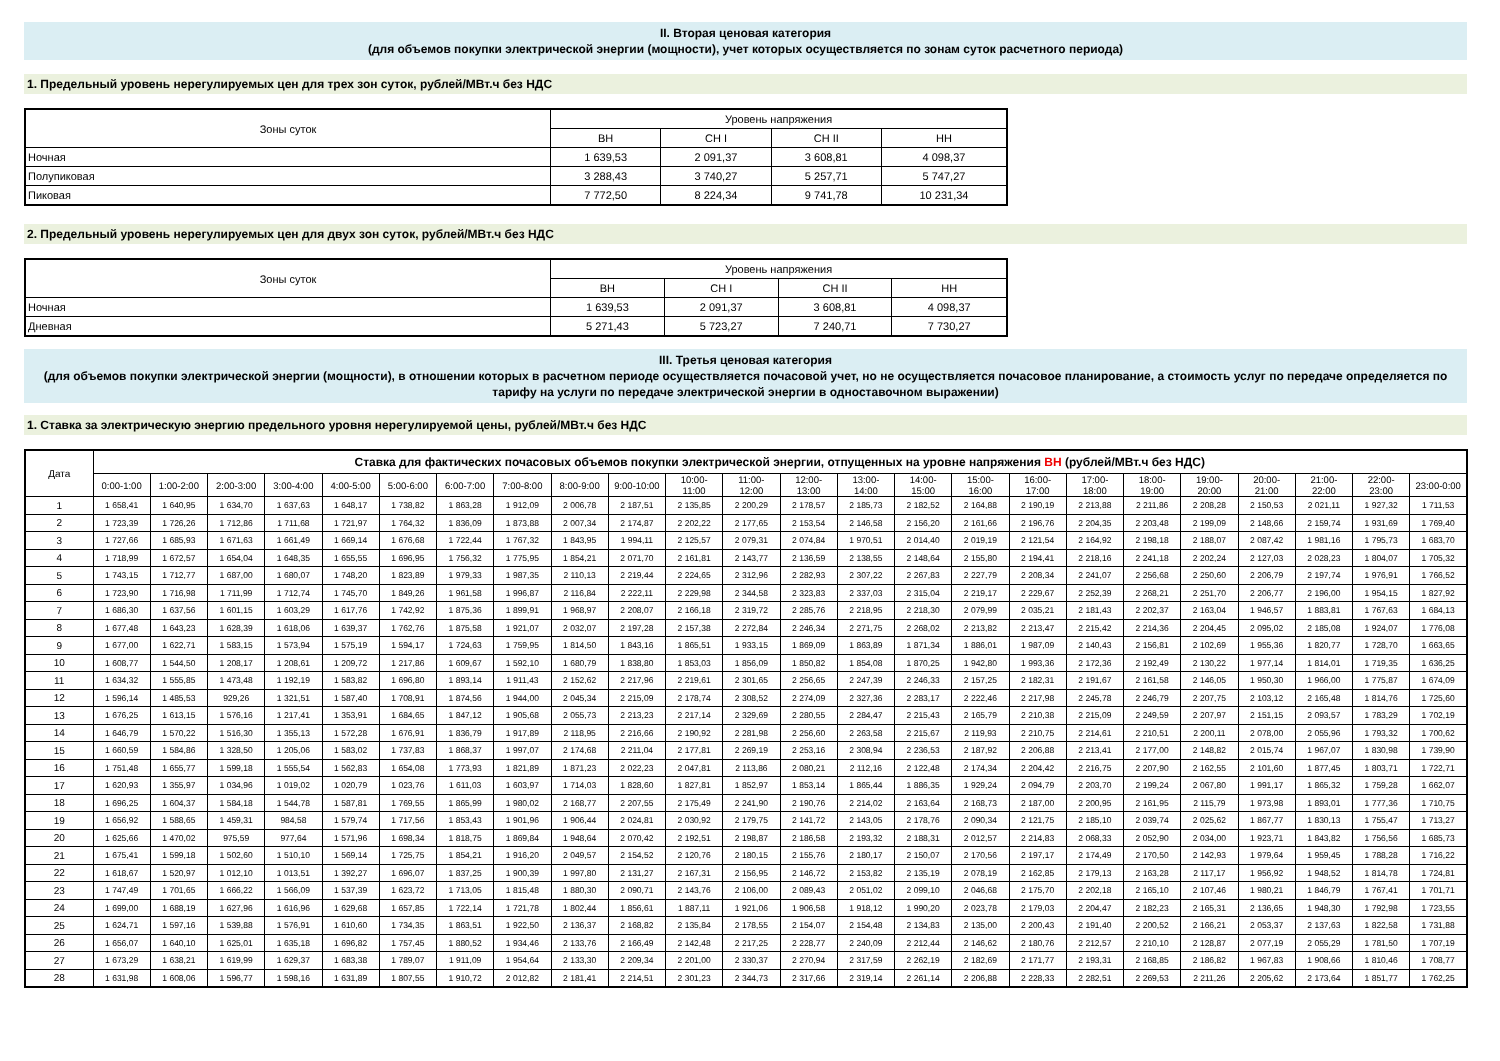II. Вторая ценовая категория
(для объемов покупки электрической энергии (мощности), учет которых осуществляется по зонам суток расчетного периода)
1. Предельный уровень нерегулируемых цен для трех зон суток, рублей/МВт.ч без НДС
| Зоны суток | Уровень напряжения | | | |
| --- | --- | --- | --- | --- |
| | ВН | СН I | СН II | НН |
| Ночная | 1 639,53 | 2 091,37 | 3 608,81 | 4 098,37 |
| Полупиковая | 3 288,43 | 3 740,27 | 5 257,71 | 5 747,27 |
| Пиковая | 7 772,50 | 8 224,34 | 9 741,78 | 10 231,34 |
2. Предельный уровень нерегулируемых цен для двух зон суток, рублей/МВт.ч без НДС
| Зоны суток | Уровень напряжения | | | |
| --- | --- | --- | --- | --- |
| | ВН | СН I | СН II | НН |
| Ночная | 1 639,53 | 2 091,37 | 3 608,81 | 4 098,37 |
| Дневная | 5 271,43 | 5 723,27 | 7 240,71 | 7 730,27 |
III. Третья ценовая категория
(для объемов покупки электрической энергии (мощности), в отношении которых в расчетном периоде осуществляется почасовой учет, но не осуществляется почасовое планирование, а стоимость услуг по передаче определяется по тарифу на услуги по передаче электрической энергии в одноставочном выражении)
1. Ставка за электрическую энергию предельного уровня нерегулируемой цены, рублей/МВт.ч без НДС
| Дата | Ставка для фактических почасовых объемов покупки электрической энергии, отпущенных на уровне напряжения ВН (рублей/МВт.ч без НДС) | | | | | | | | | | | | | | | | | | | | | | | |
| --- | --- | --- | --- | --- | --- | --- | --- | --- | --- | --- | --- | --- | --- | --- | --- | --- | --- | --- | --- | --- | --- | --- | --- | --- |
| | 0:00-1:00 | 1:00-2:00 | 2:00-3:00 | 3:00-4:00 | 4:00-5:00 | 5:00-6:00 | 6:00-7:00 | 7:00-8:00 | 8:00-9:00 | 9:00-10:00 | 10:00- 11:00 | 11:00- 12:00 | 12:00- 13:00 | 13:00- 14:00 | 14:00- 15:00 | 15:00- 16:00 | 16:00- 17:00 | 17:00- 18:00 | 18:00- 19:00 | 19:00- 20:00 | 20:00- 21:00 | 21:00- 22:00 | 22:00- 23:00 | 23:00-0:00 |
| 1 | 1 658,41 | 1 640,95 | 1 634,70 | 1 637,63 | 1 648,17 | 1 738,82 | 1 863,28 | 1 912,09 | 2 006,78 | 2 187,51 | 2 135,85 | 2 200,29 | 2 178,57 | 2 185,73 | 2 182,52 | 2 164,88 | 2 190,19 | 2 213,88 | 2 211,86 | 2 208,28 | 2 150,53 | 2 021,11 | 1 927,32 | 1 711,53 |
| 2 | 1 723,39 | 1 726,26 | 1 712,86 | 1 711,68 | 1 721,97 | 1 764,32 | 1 836,09 | 1 873,88 | 2 007,34 | 2 174,87 | 2 202,22 | 2 177,65 | 2 153,54 | 2 146,58 | 2 156,20 | 2 161,66 | 2 196,76 | 2 204,35 | 2 203,48 | 2 199,09 | 2 148,66 | 2 159,74 | 1 931,69 | 1 769,40 |
| 3 | 1 727,66 | 1 685,93 | 1 671,63 | 1 661,49 | 1 669,14 | 1 676,68 | 1 722,44 | 1 767,32 | 1 843,95 | 1 994,11 | 2 125,57 | 2 079,31 | 2 074,84 | 1 970,51 | 2 014,40 | 2 019,19 | 2 121,54 | 2 164,92 | 2 198,18 | 2 188,07 | 2 087,42 | 1 981,16 | 1 795,73 | 1 683,70 |
| 4 | 1 718,99 | 1 672,57 | 1 654,04 | 1 648,35 | 1 655,55 | 1 696,95 | 1 756,32 | 1 775,95 | 1 854,21 | 2 071,70 | 2 161,81 | 2 143,77 | 2 136,59 | 2 138,55 | 2 148,64 | 2 155,80 | 2 194,41 | 2 218,16 | 2 241,18 | 2 202,24 | 2 127,03 | 2 028,23 | 1 804,07 | 1 705,32 |
| 5 | 1 743,15 | 1 712,77 | 1 687,00 | 1 680,07 | 1 748,20 | 1 823,89 | 1 979,33 | 1 987,35 | 2 110,13 | 2 219,44 | 2 224,65 | 2 312,96 | 2 282,93 | 2 307,22 | 2 267,83 | 2 227,79 | 2 208,34 | 2 241,07 | 2 256,68 | 2 250,60 | 2 206,79 | 2 197,74 | 1 976,91 | 1 766,52 |
| 6 | 1 723,90 | 1 716,98 | 1 711,99 | 1 712,74 | 1 745,70 | 1 849,26 | 1 961,58 | 1 996,87 | 2 116,84 | 2 222,11 | 2 229,98 | 2 344,58 | 2 323,83 | 2 337,03 | 2 315,04 | 2 219,17 | 2 229,67 | 2 252,39 | 2 268,21 | 2 251,70 | 2 206,77 | 2 196,00 | 1 954,15 | 1 827,92 |
| 7 | 1 686,30 | 1 637,56 | 1 601,15 | 1 603,29 | 1 617,76 | 1 742,92 | 1 875,36 | 1 899,91 | 1 968,97 | 2 208,07 | 2 166,18 | 2 319,72 | 2 285,76 | 2 218,95 | 2 218,30 | 2 079,99 | 2 035,21 | 2 181,43 | 2 202,37 | 2 163,04 | 1 946,57 | 1 883,81 | 1 767,63 | 1 684,13 |
| 8 | 1 677,48 | 1 643,23 | 1 628,39 | 1 618,06 | 1 639,37 | 1 762,76 | 1 875,58 | 1 921,07 | 2 032,07 | 2 197,28 | 2 157,38 | 2 272,84 | 2 246,34 | 2 271,75 | 2 268,02 | 2 213,82 | 2 213,47 | 2 215,42 | 2 214,36 | 2 204,45 | 2 095,02 | 2 185,08 | 1 924,07 | 1 776,08 |
| 9 | 1 677,00 | 1 622,71 | 1 583,15 | 1 573,94 | 1 575,19 | 1 594,17 | 1 724,63 | 1 759,95 | 1 814,50 | 1 843,16 | 1 865,51 | 1 933,15 | 1 869,09 | 1 863,89 | 1 871,34 | 1 886,01 | 1 987,09 | 2 140,43 | 2 156,81 | 2 102,69 | 1 955,36 | 1 820,77 | 1 728,70 | 1 663,65 |
| 10 | 1 608,77 | 1 544,50 | 1 208,17 | 1 208,61 | 1 209,72 | 1 217,86 | 1 609,67 | 1 592,10 | 1 680,79 | 1 838,80 | 1 853,03 | 1 856,09 | 1 850,82 | 1 854,08 | 1 870,25 | 1 942,80 | 1 993,36 | 2 172,36 | 2 192,49 | 2 130,22 | 1 977,14 | 1 814,01 | 1 719,35 | 1 636,25 |
| 11 | 1 634,32 | 1 555,85 | 1 473,48 | 1 192,19 | 1 583,82 | 1 696,80 | 1 893,14 | 1 911,43 | 2 152,62 | 2 217,96 | 2 219,61 | 2 301,65 | 2 256,65 | 2 247,39 | 2 246,33 | 2 157,25 | 2 182,31 | 2 191,67 | 2 161,58 | 2 146,05 | 1 950,30 | 1 966,00 | 1 775,87 | 1 674,09 |
| 12 | 1 596,14 | 1 485,53 | 929,26 | 1 321,51 | 1 587,40 | 1 708,91 | 1 874,56 | 1 944,00 | 2 045,34 | 2 215,09 | 2 178,74 | 2 308,52 | 2 274,09 | 2 327,36 | 2 283,17 | 2 222,46 | 2 217,98 | 2 245,78 | 2 246,79 | 2 207,75 | 2 103,12 | 2 165,48 | 1 814,76 | 1 725,60 |
| 13 | 1 676,25 | 1 613,15 | 1 576,16 | 1 217,41 | 1 353,91 | 1 684,65 | 1 847,12 | 1 905,68 | 2 055,73 | 2 213,23 | 2 217,14 | 2 329,69 | 2 280,55 | 2 284,47 | 2 215,43 | 2 165,79 | 2 210,38 | 2 215,09 | 2 249,59 | 2 207,97 | 2 151,15 | 2 093,57 | 1 783,29 | 1 702,19 |
| 14 | 1 646,79 | 1 570,22 | 1 516,30 | 1 355,13 | 1 572,28 | 1 676,91 | 1 836,79 | 1 917,89 | 2 118,95 | 2 216,66 | 2 190,92 | 2 281,98 | 2 256,60 | 2 263,58 | 2 215,67 | 2 119,93 | 2 210,75 | 2 214,61 | 2 210,51 | 2 200,11 | 2 078,00 | 2 055,96 | 1 793,32 | 1 700,62 |
| 15 | 1 660,59 | 1 584,86 | 1 328,50 | 1 205,06 | 1 583,02 | 1 737,83 | 1 868,37 | 1 997,07 | 2 174,68 | 2 211,04 | 2 177,81 | 2 269,19 | 2 253,16 | 2 308,94 | 2 236,53 | 2 187,92 | 2 206,88 | 2 213,41 | 2 177,00 | 2 148,82 | 2 015,74 | 1 967,07 | 1 830,98 | 1 739,90 |
| 16 | 1 751,48 | 1 655,77 | 1 599,18 | 1 555,54 | 1 562,83 | 1 654,08 | 1 773,93 | 1 821,89 | 1 871,23 | 2 022,23 | 2 047,81 | 2 113,86 | 2 080,21 | 2 112,16 | 2 122,48 | 2 174,34 | 2 204,42 | 2 216,75 | 2 207,90 | 2 162,55 | 2 101,60 | 1 877,45 | 1 803,71 | 1 722,71 |
| 17 | 1 620,93 | 1 355,97 | 1 034,96 | 1 019,02 | 1 020,79 | 1 023,76 | 1 611,03 | 1 603,97 | 1 714,03 | 1 828,60 | 1 827,81 | 1 852,97 | 1 853,14 | 1 865,44 | 1 886,35 | 1 929,24 | 2 094,79 | 2 203,70 | 2 199,24 | 2 067,80 | 1 991,17 | 1 865,32 | 1 759,28 | 1 662,07 |
| 18 | 1 696,25 | 1 604,37 | 1 584,18 | 1 544,78 | 1 587,81 | 1 769,55 | 1 865,99 | 1 980,02 | 2 168,77 | 2 207,55 | 2 175,49 | 2 241,90 | 2 190,76 | 2 214,02 | 2 163,64 | 2 168,73 | 2 187,00 | 2 200,95 | 2 161,95 | 2 115,79 | 1 973,98 | 1 893,01 | 1 777,36 | 1 710,75 |
| 19 | 1 656,92 | 1 588,65 | 1 459,31 | 984,58 | 1 579,74 | 1 717,56 | 1 853,43 | 1 901,96 | 1 906,44 | 2 024,81 | 2 030,92 | 2 179,75 | 2 141,72 | 2 143,05 | 2 178,76 | 2 090,34 | 2 121,75 | 2 185,10 | 2 039,74 | 2 025,62 | 1 867,77 | 1 830,13 | 1 755,47 | 1 713,27 |
| 20 | 1 625,66 | 1 470,02 | 975,59 | 977,64 | 1 571,96 | 1 698,34 | 1 818,75 | 1 869,84 | 1 948,64 | 2 070,42 | 2 192,51 | 2 198,87 | 2 186,58 | 2 193,32 | 2 188,31 | 2 012,57 | 2 214,83 | 2 068,33 | 2 052,90 | 2 034,00 | 1 923,71 | 1 843,82 | 1 756,56 | 1 685,73 |
| 21 | 1 675,41 | 1 599,18 | 1 502,60 | 1 510,10 | 1 569,14 | 1 725,75 | 1 854,21 | 1 916,20 | 2 049,57 | 2 154,52 | 2 120,76 | 2 180,15 | 2 155,76 | 2 180,17 | 2 150,07 | 2 170,56 | 2 197,17 | 2 174,49 | 2 170,50 | 2 142,93 | 1 979,64 | 1 959,45 | 1 788,28 | 1 716,22 |
| 22 | 1 618,67 | 1 520,97 | 1 012,10 | 1 013,51 | 1 392,27 | 1 696,07 | 1 837,25 | 1 900,39 | 1 997,80 | 2 131,27 | 2 167,31 | 2 156,95 | 2 146,72 | 2 153,82 | 2 135,19 | 2 078,19 | 2 162,85 | 2 179,13 | 2 163,28 | 2 117,17 | 1 956,92 | 1 948,52 | 1 814,78 | 1 724,81 |
| 23 | 1 747,49 | 1 701,65 | 1 666,22 | 1 566,09 | 1 537,39 | 1 623,72 | 1 713,05 | 1 815,48 | 1 880,30 | 2 090,71 | 2 143,76 | 2 106,00 | 2 089,43 | 2 051,02 | 2 099,10 | 2 046,68 | 2 175,70 | 2 202,18 | 2 165,10 | 2 107,46 | 1 980,21 | 1 846,79 | 1 767,41 | 1 701,71 |
| 24 | 1 699,00 | 1 688,19 | 1 627,96 | 1 616,96 | 1 629,68 | 1 657,85 | 1 722,14 | 1 721,78 | 1 802,44 | 1 856,61 | 1 887,11 | 1 921,06 | 1 906,58 | 1 918,12 | 1 990,20 | 2 023,78 | 2 179,03 | 2 204,47 | 2 182,23 | 2 165,31 | 2 136,65 | 1 948,30 | 1 792,98 | 1 723,55 |
| 25 | 1 624,71 | 1 597,16 | 1 539,88 | 1 576,91 | 1 610,60 | 1 734,35 | 1 863,51 | 1 922,50 | 2 136,37 | 2 168,82 | 2 135,84 | 2 178,55 | 2 154,07 | 2 154,48 | 2 134,83 | 2 135,00 | 2 200,43 | 2 191,40 | 2 200,52 | 2 166,21 | 2 053,37 | 2 137,63 | 1 822,58 | 1 731,88 |
| 26 | 1 656,07 | 1 640,10 | 1 625,01 | 1 635,18 | 1 696,82 | 1 757,45 | 1 880,52 | 1 934,46 | 2 133,76 | 2 166,49 | 2 142,48 | 2 217,25 | 2 228,77 | 2 240,09 | 2 212,44 | 2 146,62 | 2 180,76 | 2 212,57 | 2 210,10 | 2 128,87 | 2 077,19 | 2 055,29 | 1 781,50 | 1 707,19 |
| 27 | 1 673,29 | 1 638,21 | 1 619,99 | 1 629,37 | 1 683,38 | 1 789,07 | 1 911,09 | 1 954,64 | 2 133,30 | 2 209,34 | 2 201,00 | 2 330,37 | 2 270,94 | 2 317,59 | 2 262,19 | 2 182,69 | 2 171,77 | 2 193,31 | 2 168,85 | 2 186,82 | 1 967,83 | 1 908,66 | 1 810,46 | 1 708,77 |
| 28 | 1 631,98 | 1 608,06 | 1 596,77 | 1 598,16 | 1 631,89 | 1 807,55 | 1 910,72 | 2 012,82 | 2 181,41 | 2 214,51 | 2 301,23 | 2 344,73 | 2 317,66 | 2 319,14 | 2 261,14 | 2 206,88 | 2 228,33 | 2 282,51 | 2 269,53 | 2 211,26 | 2 205,62 | 2 173,64 | 1 851,77 | 1 762,25 |